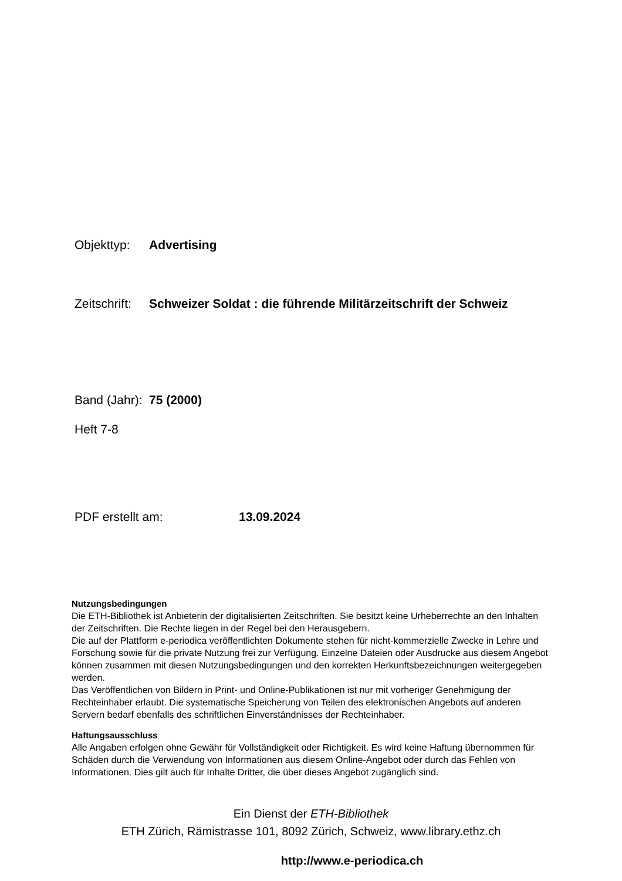Objekttyp: Advertising
Zeitschrift: Schweizer Soldat : die führende Militärzeitschrift der Schweiz
Band (Jahr): 75 (2000)
Heft 7-8
PDF erstellt am: 13.09.2024
Nutzungsbedingungen
Die ETH-Bibliothek ist Anbieterin der digitalisierten Zeitschriften. Sie besitzt keine Urheberrechte an den Inhalten der Zeitschriften. Die Rechte liegen in der Regel bei den Herausgebern.
Die auf der Plattform e-periodica veröffentlichten Dokumente stehen für nicht-kommerzielle Zwecke in Lehre und Forschung sowie für die private Nutzung frei zur Verfügung. Einzelne Dateien oder Ausdrucke aus diesem Angebot können zusammen mit diesen Nutzungsbedingungen und den korrekten Herkunftsbezeichnungen weitergegeben werden.
Das Veröffentlichen von Bildern in Print- und Online-Publikationen ist nur mit vorheriger Genehmigung der Rechteinhaber erlaubt. Die systematische Speicherung von Teilen des elektronischen Angebots auf anderen Servern bedarf ebenfalls des schriftlichen Einverständnisses der Rechteinhaber.
Haftungsausschluss
Alle Angaben erfolgen ohne Gewähr für Vollständigkeit oder Richtigkeit. Es wird keine Haftung übernommen für Schäden durch die Verwendung von Informationen aus diesem Online-Angebot oder durch das Fehlen von Informationen. Dies gilt auch für Inhalte Dritter, die über dieses Angebot zugänglich sind.
Ein Dienst der ETH-Bibliothek
ETH Zürich, Rämistrasse 101, 8092 Zürich, Schweiz, www.library.ethz.ch
http://www.e-periodica.ch